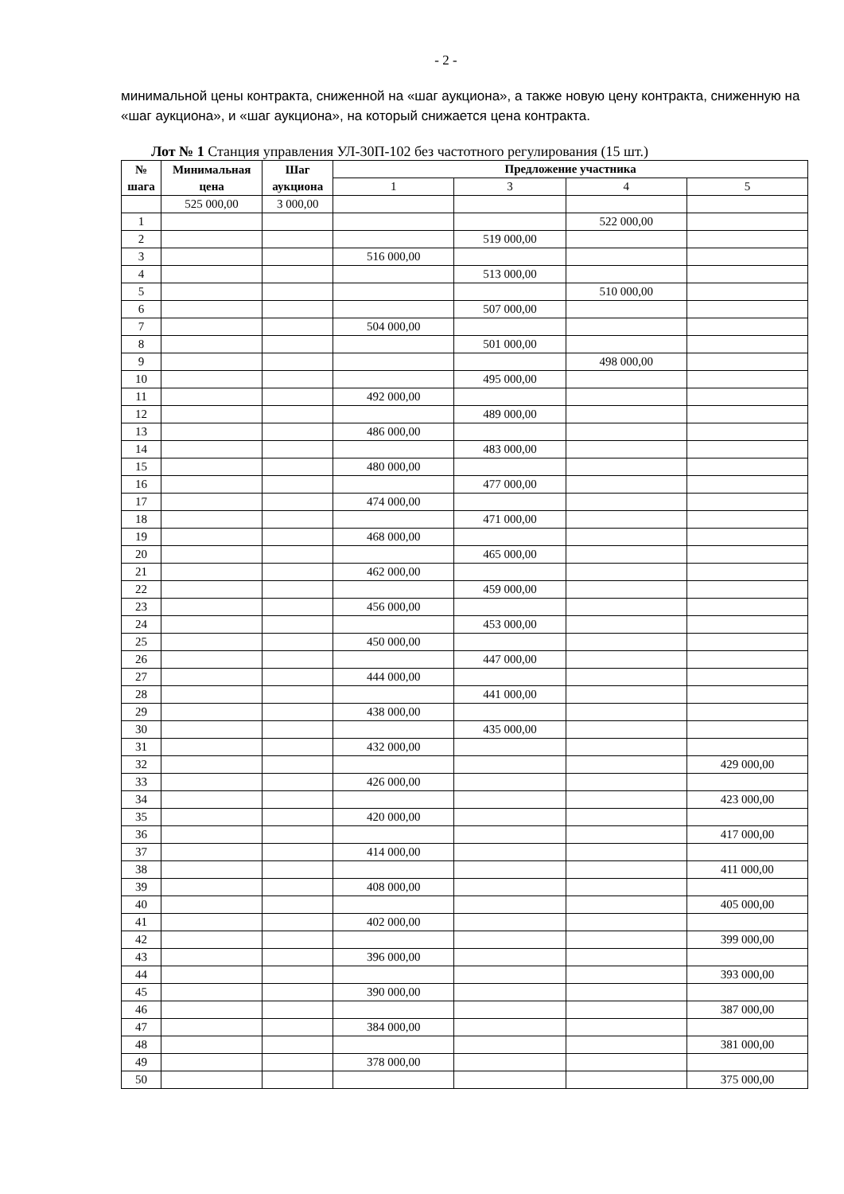- 2 -
минимальной цены контракта, сниженной на «шаг аукциона», а также новую цену контракта, сниженную на «шаг аукциона», и «шаг аукциона», на который снижается цена контракта.
Лот № 1 Станция управления УЛ-30П-102 без частотного регулирования (15 шт.)
| № шага | Минимальная цена | Шаг аукциона | Предложение участника | | | |
| --- | --- | --- | --- | --- | --- | --- |
| | | | 1 | 3 | 4 | 5 |
| | 525 000,00 | 3 000,00 | | | | |
| 1 | | | | | 522 000,00 | |
| 2 | | | | 519 000,00 | | |
| 3 | | | 516 000,00 | | | |
| 4 | | | | 513 000,00 | | |
| 5 | | | | | 510 000,00 | |
| 6 | | | | 507 000,00 | | |
| 7 | | | 504 000,00 | | | |
| 8 | | | | 501 000,00 | | |
| 9 | | | | | 498 000,00 | |
| 10 | | | | 495 000,00 | | |
| 11 | | | 492 000,00 | | | |
| 12 | | | | 489 000,00 | | |
| 13 | | | 486 000,00 | | | |
| 14 | | | | 483 000,00 | | |
| 15 | | | 480 000,00 | | | |
| 16 | | | | 477 000,00 | | |
| 17 | | | 474 000,00 | | | |
| 18 | | | | 471 000,00 | | |
| 19 | | | 468 000,00 | | | |
| 20 | | | | 465 000,00 | | |
| 21 | | | 462 000,00 | | | |
| 22 | | | | 459 000,00 | | |
| 23 | | | 456 000,00 | | | |
| 24 | | | | 453 000,00 | | |
| 25 | | | 450 000,00 | | | |
| 26 | | | | 447 000,00 | | |
| 27 | | | 444 000,00 | | | |
| 28 | | | | 441 000,00 | | |
| 29 | | | 438 000,00 | | | |
| 30 | | | | 435 000,00 | | |
| 31 | | | 432 000,00 | | | |
| 32 | | | | | | 429 000,00 |
| 33 | | | 426 000,00 | | | |
| 34 | | | | | | 423 000,00 |
| 35 | | | 420 000,00 | | | |
| 36 | | | | | | 417 000,00 |
| 37 | | | 414 000,00 | | | |
| 38 | | | | | | 411 000,00 |
| 39 | | | 408 000,00 | | | |
| 40 | | | | | | 405 000,00 |
| 41 | | | 402 000,00 | | | |
| 42 | | | | | | 399 000,00 |
| 43 | | | 396 000,00 | | | |
| 44 | | | | | | 393 000,00 |
| 45 | | | 390 000,00 | | | |
| 46 | | | | | | 387 000,00 |
| 47 | | | 384 000,00 | | | |
| 48 | | | | | | 381 000,00 |
| 49 | | | 378 000,00 | | | |
| 50 | | | | | | 375 000,00 |